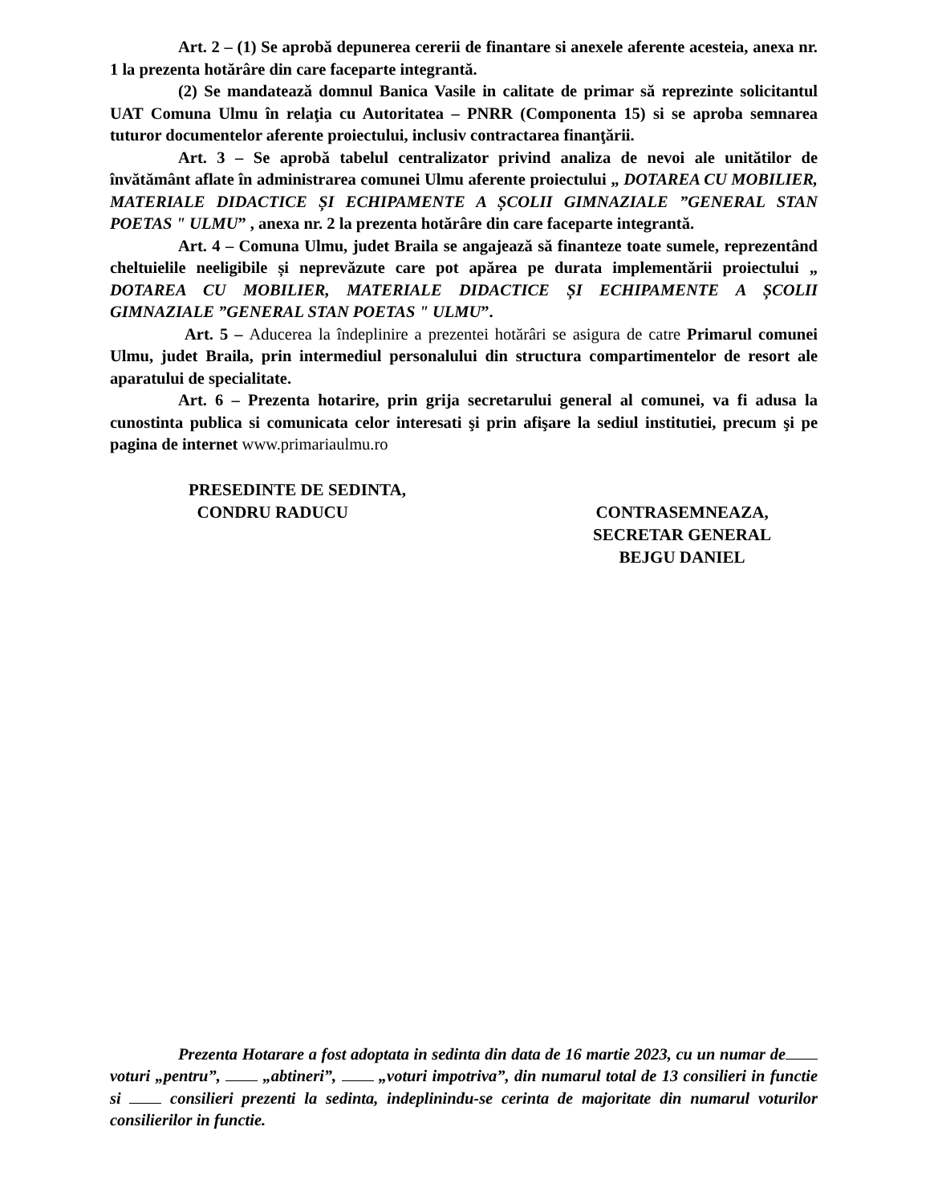Art. 2 – (1) Se aprobă depunerea cererii de finantare si anexele aferente acesteia, anexa nr. 1 la prezenta hotărâre din care faceparte integrantă.
(2) Se mandatează domnul Banica Vasile in calitate de primar să reprezinte solicitantul UAT Comuna Ulmu în relaţia cu Autoritatea – PNRR (Componenta 15) si se aproba semnarea tuturor documentelor aferente proiectului, inclusiv contractarea finanţării.
Art. 3 – Se aprobă tabelul centralizator privind analiza de nevoi ale unitătilor de învătământ aflate în administrarea comunei Ulmu aferente proiectului „ DOTAREA CU MOBILIER, MATERIALE DIDACTICE ȘI ECHIPAMENTE A ȘCOLII GIMNAZIALE ”GENERAL STAN POETAS " ULMU” , anexa nr. 2 la prezenta hotărâre din care faceparte integrantă.
Art. 4 – Comuna Ulmu, judet Braila se angajează să finanteze toate sumele, reprezentând cheltuielile neeligibile și neprevăzute care pot apărea pe durata implementării proiectului „ DOTAREA CU MOBILIER, MATERIALE DIDACTICE ȘI ECHIPAMENTE A ȘCOLII GIMNAZIALE ”GENERAL STAN POETAS " ULMU”.
Art. 5 – Aducerea la îndeplinire a prezentei hotărâri se asigura de catre Primarul comunei Ulmu, judet Braila, prin intermediul personalului din structura compartimentelor de resort ale aparatului de specialitate.
Art. 6 – Prezenta hotarire, prin grija secretarului general al comunei, va fi adusa la cunostinta publica si comunicata celor interesati şi prin afişare la sediul institutiei, precum şi pe pagina de internet www.primariaulmu.ro
PRESEDINTE DE SEDINTA,
CONDRU RADUCU
CONTRASEMNEAZA,
SECRETAR GENERAL
BEJGU DANIEL
Prezenta Hotarare a fost adoptata in sedinta din data de 16 martie 2023, cu un numar de voturi „pentru”, „abtineri”, „voturi impotriva”, din numarul total de 13 consilieri in functie si consilieri prezenti la sedinta, indeplinindu-se cerinta de majoritate din numarul voturilor consilierilor in functie.